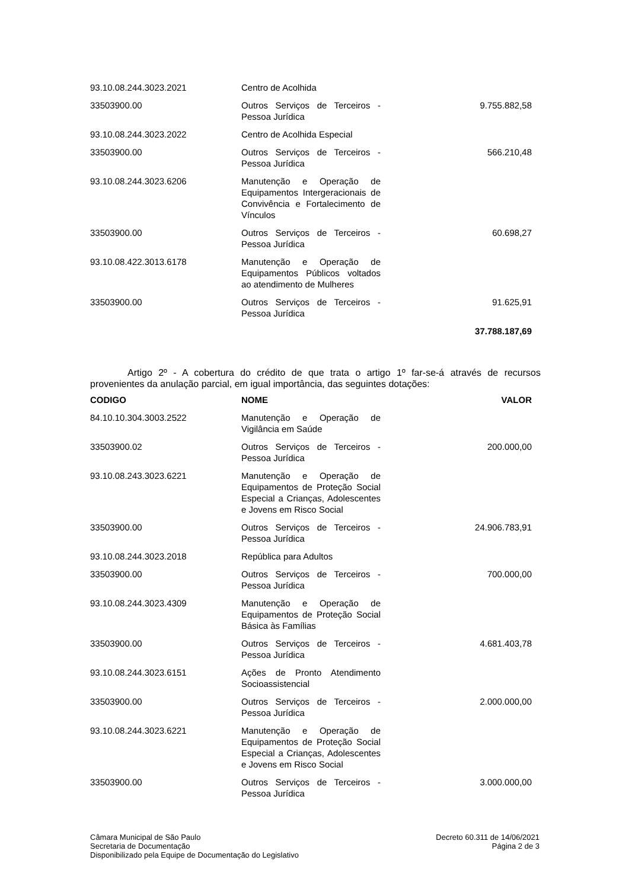| 93.10.08.244.3023.2021 | Centro de Acolhida | |
| 33503900.00 | Outros Serviços de Terceiros - Pessoa Jurídica | 9.755.882,58 |
| 93.10.08.244.3023.2022 | Centro de Acolhida Especial | |
| 33503900.00 | Outros Serviços de Terceiros - Pessoa Jurídica | 566.210,48 |
| 93.10.08.244.3023.6206 | Manutenção e Operação de Equipamentos Intergeracionais de Convivência e Fortalecimento de Vínculos | |
| 33503900.00 | Outros Serviços de Terceiros - Pessoa Jurídica | 60.698,27 |
| 93.10.08.422.3013.6178 | Manutenção e Operação de Equipamentos Públicos voltados ao atendimento de Mulheres | |
| 33503900.00 | Outros Serviços de Terceiros - Pessoa Jurídica | 91.625,91 |
| | | 37.788.187,69 |
Artigo 2º - A cobertura do crédito de que trata o artigo 1º far-se-á através de recursos provenientes da anulação parcial, em igual importância, das seguintes dotações:
| CODIGO | NOME | VALOR |
| --- | --- | --- |
| 84.10.10.304.3003.2522 | Manutenção e Operação de Vigilância em Saúde | |
| 33503900.02 | Outros Serviços de Terceiros - Pessoa Jurídica | 200.000,00 |
| 93.10.08.243.3023.6221 | Manutenção e Operação de Equipamentos de Proteção Social Especial a Crianças, Adolescentes e Jovens em Risco Social | |
| 33503900.00 | Outros Serviços de Terceiros - Pessoa Jurídica | 24.906.783,91 |
| 93.10.08.244.3023.2018 | República para Adultos | |
| 33503900.00 | Outros Serviços de Terceiros - Pessoa Jurídica | 700.000,00 |
| 93.10.08.244.3023.4309 | Manutenção e Operação de Equipamentos de Proteção Social Básica às Famílias | |
| 33503900.00 | Outros Serviços de Terceiros - Pessoa Jurídica | 4.681.403,78 |
| 93.10.08.244.3023.6151 | Ações de Pronto Atendimento Socioassistencial | |
| 33503900.00 | Outros Serviços de Terceiros - Pessoa Jurídica | 2.000.000,00 |
| 93.10.08.244.3023.6221 | Manutenção e Operação de Equipamentos de Proteção Social Especial a Crianças, Adolescentes e Jovens em Risco Social | |
| 33503900.00 | Outros Serviços de Terceiros - Pessoa Jurídica | 3.000.000,00 |
Câmara Municipal de São Paulo
Secretaria de Documentação
Disponibilizado pela Equipe de Documentação do Legislativo
Decreto 60.311 de 14/06/2021
Página 2 de 3